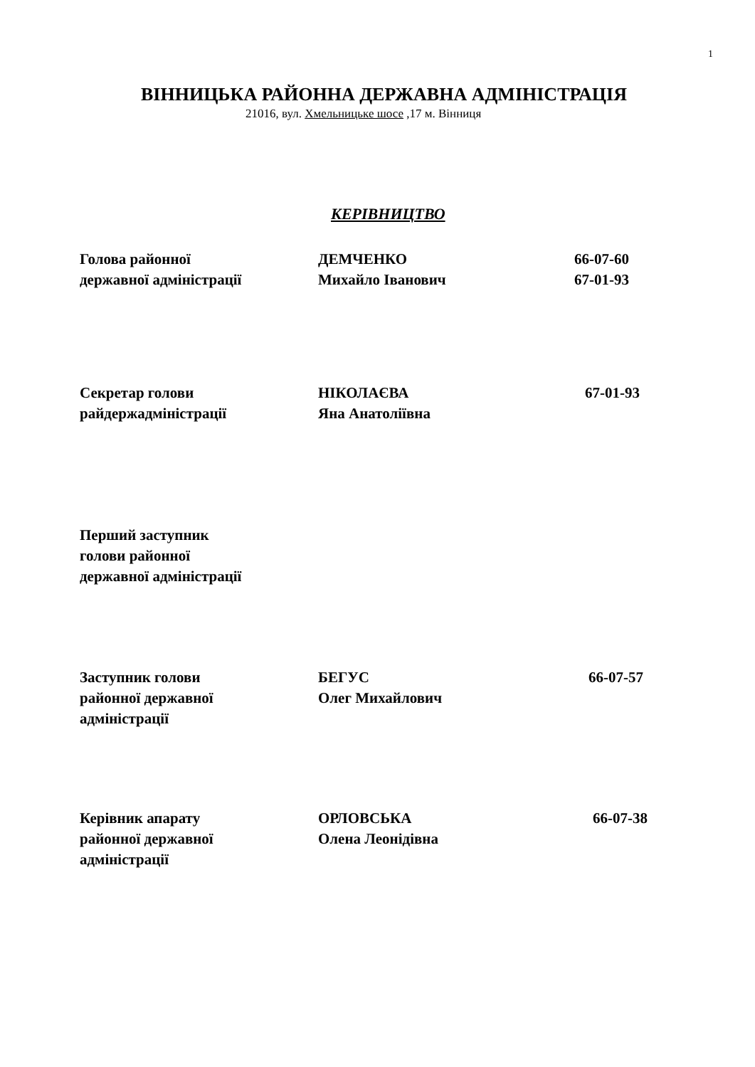1
ВІННИЦЬКА РАЙОННА ДЕРЖАВНА АДМІНІСТРАЦІЯ
21016, вул. Хмельницьке шосе ,17 м. Вінниця
КЕРІВНИЦТВО
| Голова районної державної адміністрації | ДЕМЧЕНКО Михайло Іванович | 66-07-60 67-01-93 |
| Секретар голови райдержадміністрації | НІКОЛАЄВА Яна Анатоліївна | 67-01-93 |
| Перший заступник голови районної державної адміністрації |
| Заступник голови районної державної адміністрації | БЕГУС Олег Михайлович | 66-07-57 |
| Керівник апарату районної державної адміністрації | ОРЛОВСЬКА Олена Леонідівна | 66-07-38 |